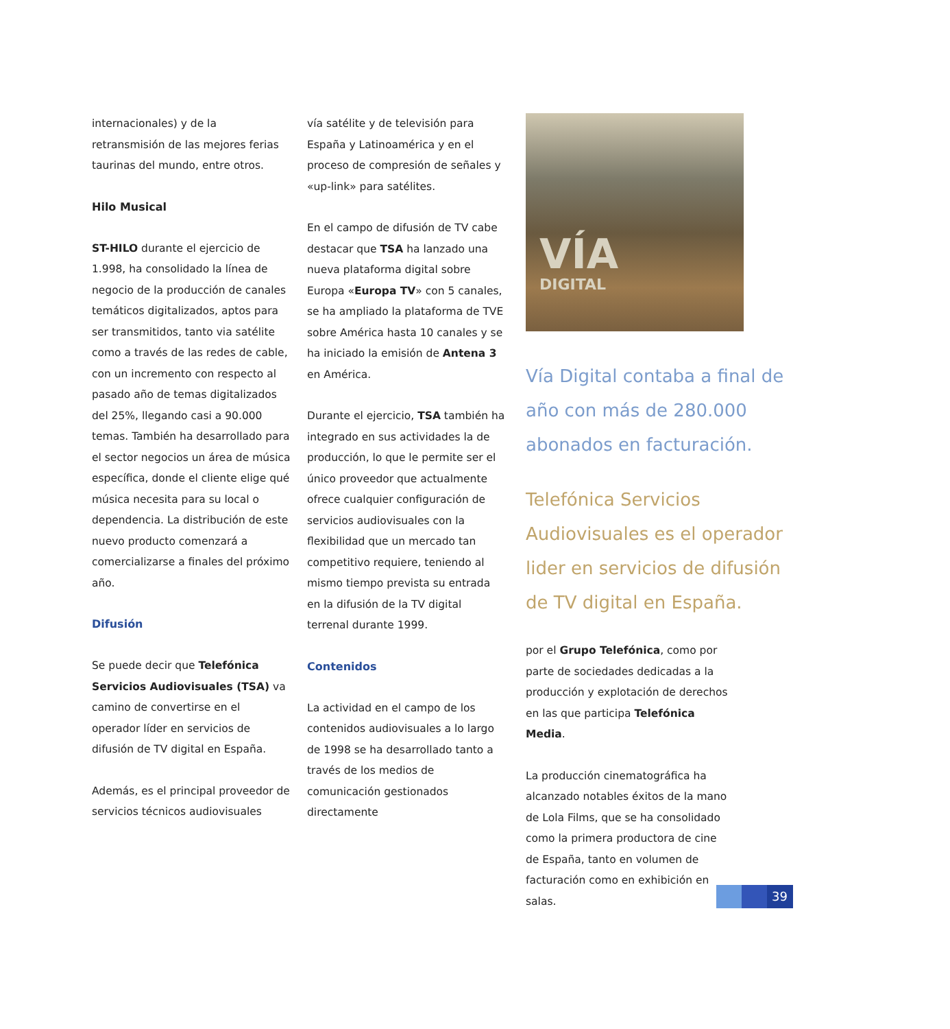internacionales) y de la retransmisión de las mejores ferias taurinas del mundo, entre otros.
Hilo Musical
ST-HILO durante el ejercicio de 1.998, ha consolidado la línea de negocio de la producción de canales temáticos digitalizados, aptos para ser transmitidos, tanto via satélite como a través de las redes de cable, con un incremento con respecto al pasado año de temas digitalizados del 25%, llegando casi a 90.000 temas. También ha desarrollado para el sector negocios un área de música específica, donde el cliente elige qué música necesita para su local o dependencia. La distribución de este nuevo producto comenzará a comercializarse a finales del próximo año.
Difusión
Se puede decir que Telefónica Servicios Audiovisuales (TSA) va camino de convertirse en el operador líder en servicios de difusión de TV digital en España.
Además, es el principal proveedor de servicios técnicos audiovisuales
vía satélite y de televisión para España y Latinoamérica y en el proceso de compresión de señales y «up-link» para satélites.
En el campo de difusión de TV cabe destacar que TSA ha lanzado una nueva plataforma digital sobre Europa «Europa TV» con 5 canales, se ha ampliado la plataforma de TVE sobre América hasta 10 canales y se ha iniciado la emisión de Antena 3 en América.
Durante el ejercicio, TSA también ha integrado en sus actividades la de producción, lo que le permite ser el único proveedor que actualmente ofrece cualquier configuración de servicios audiovisuales con la flexibilidad que un mercado tan competitivo requiere, teniendo al mismo tiempo prevista su entrada en la difusión de la TV digital terrenal durante 1999.
Contenidos
La actividad en el campo de los contenidos audiovisuales a lo largo de 1998 se ha desarrollado tanto a través de los medios de comunicación gestionados directamente
VÍA
DIGITAL
Vía Digital contaba a final de año con más de 280.000 abonados en facturación.
Telefónica Servicios Audiovisuales es el operador lider en servicios de difusión de TV digital en España.
por el Grupo Telefónica, como por parte de sociedades dedicadas a la producción y explotación de derechos en las que participa Telefónica Media.
La producción cinematográfica ha alcanzado notables éxitos de la mano de Lola Films, que se ha consolidado como la primera productora de cine de España, tanto en volumen de facturación como en exhibición en salas.
39